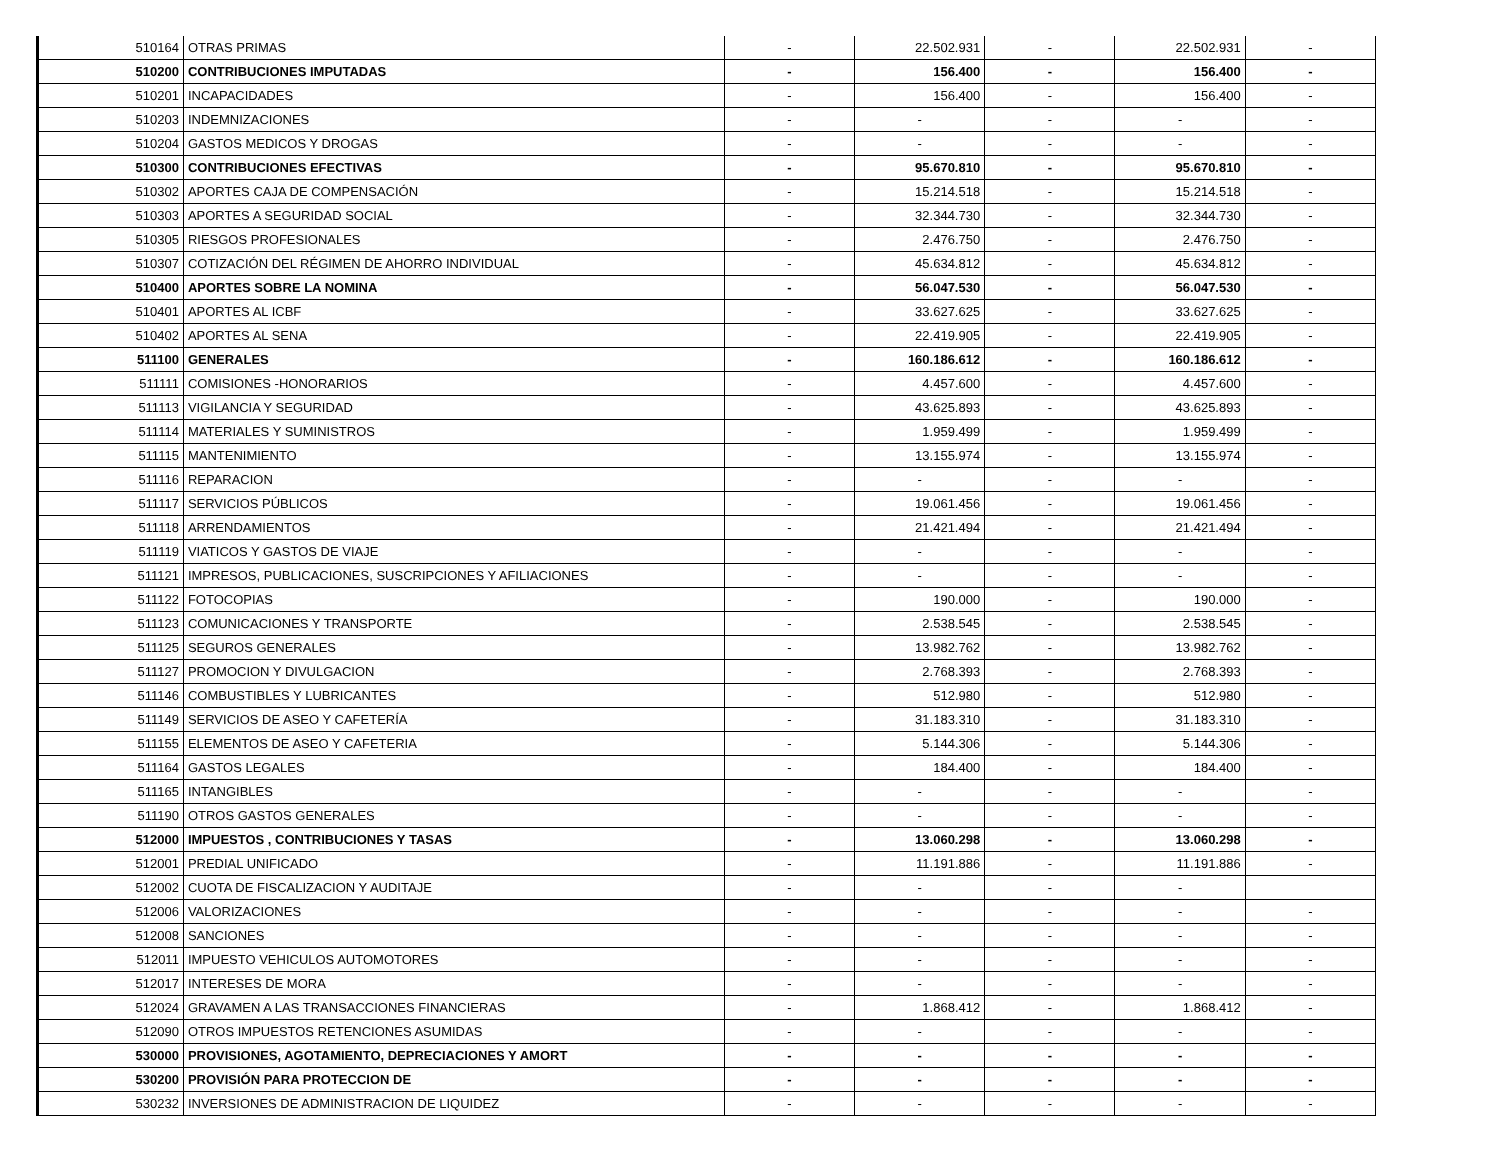| 510164 | OTRAS PRIMAS | - | 22.502.931 | - | 22.502.931 | - |
| 510200 | CONTRIBUCIONES IMPUTADAS | - | 156.400 | - | 156.400 | - |
| 510201 | INCAPACIDADES | - | 156.400 | - | 156.400 | - |
| 510203 | INDEMNIZACIONES | - | - | - | - | - |
| 510204 | GASTOS MEDICOS Y DROGAS | - | - | - | - | - |
| 510300 | CONTRIBUCIONES EFECTIVAS | - | 95.670.810 | - | 95.670.810 | - |
| 510302 | APORTES CAJA DE COMPENSACIÓN | - | 15.214.518 | - | 15.214.518 | - |
| 510303 | APORTES A SEGURIDAD SOCIAL | - | 32.344.730 | - | 32.344.730 | - |
| 510305 | RIESGOS PROFESIONALES | - | 2.476.750 | - | 2.476.750 | - |
| 510307 | COTIZACIÓN DEL RÉGIMEN DE AHORRO INDIVIDUAL | - | 45.634.812 | - | 45.634.812 | - |
| 510400 | APORTES SOBRE LA NOMINA | - | 56.047.530 | - | 56.047.530 | - |
| 510401 | APORTES AL ICBF | - | 33.627.625 | - | 33.627.625 | - |
| 510402 | APORTES AL SENA | - | 22.419.905 | - | 22.419.905 | - |
| 511100 | GENERALES | - | 160.186.612 | - | 160.186.612 | - |
| 511111 | COMISIONES -HONORARIOS | - | 4.457.600 | - | 4.457.600 | - |
| 511113 | VIGILANCIA Y SEGURIDAD | - | 43.625.893 | - | 43.625.893 | - |
| 511114 | MATERIALES Y SUMINISTROS | - | 1.959.499 | - | 1.959.499 | - |
| 511115 | MANTENIMIENTO | - | 13.155.974 | - | 13.155.974 | - |
| 511116 | REPARACION | - | - | - | - | - |
| 511117 | SERVICIOS PÚBLICOS | - | 19.061.456 | - | 19.061.456 | - |
| 511118 | ARRENDAMIENTOS | - | 21.421.494 | - | 21.421.494 | - |
| 511119 | VIATICOS Y GASTOS DE VIAJE | - | - | - | - | - |
| 511121 | IMPRESOS, PUBLICACIONES, SUSCRIPCIONES Y AFILIACIONES | - | - | - | - | - |
| 511122 | FOTOCOPIAS | - | 190.000 | - | 190.000 | - |
| 511123 | COMUNICACIONES Y TRANSPORTE | - | 2.538.545 | - | 2.538.545 | - |
| 511125 | SEGUROS GENERALES | - | 13.982.762 | - | 13.982.762 | - |
| 511127 | PROMOCION Y DIVULGACION | - | 2.768.393 | - | 2.768.393 | - |
| 511146 | COMBUSTIBLES Y LUBRICANTES | - | 512.980 | - | 512.980 | - |
| 511149 | SERVICIOS DE ASEO Y CAFETERÍA | - | 31.183.310 | - | 31.183.310 | - |
| 511155 | ELEMENTOS DE ASEO Y CAFETERIA | - | 5.144.306 | - | 5.144.306 | - |
| 511164 | GASTOS LEGALES | - | 184.400 | - | 184.400 | - |
| 511165 | INTANGIBLES | - | - | - | - | - |
| 511190 | OTROS GASTOS GENERALES | - | - | - | - | - |
| 512000 | IMPUESTOS , CONTRIBUCIONES Y TASAS | - | 13.060.298 | - | 13.060.298 | - |
| 512001 | PREDIAL UNIFICADO | - | 11.191.886 | - | 11.191.886 | - |
| 512002 | CUOTA DE FISCALIZACION Y AUDITAJE | - | - | - | - | |
| 512006 | VALORIZACIONES | - | - | - | - | - |
| 512008 | SANCIONES | - | - | - | - | - |
| 512011 | IMPUESTO VEHICULOS AUTOMOTORES | - | - | - | - | - |
| 512017 | INTERESES DE MORA | - | - | - | - | - |
| 512024 | GRAVAMEN A LAS TRANSACCIONES FINANCIERAS | - | 1.868.412 | - | 1.868.412 | - |
| 512090 | OTROS IMPUESTOS RETENCIONES ASUMIDAS | - | - | - | - | - |
| 530000 | PROVISIONES, AGOTAMIENTO, DEPRECIACIONES Y AMORT | - | - | - | - | - |
| 530200 | PROVISIÓN PARA PROTECCION DE | - | - | - | - | - |
| 530232 | INVERSIONES DE ADMINISTRACION DE LIQUIDEZ | - | - | - | - | - |